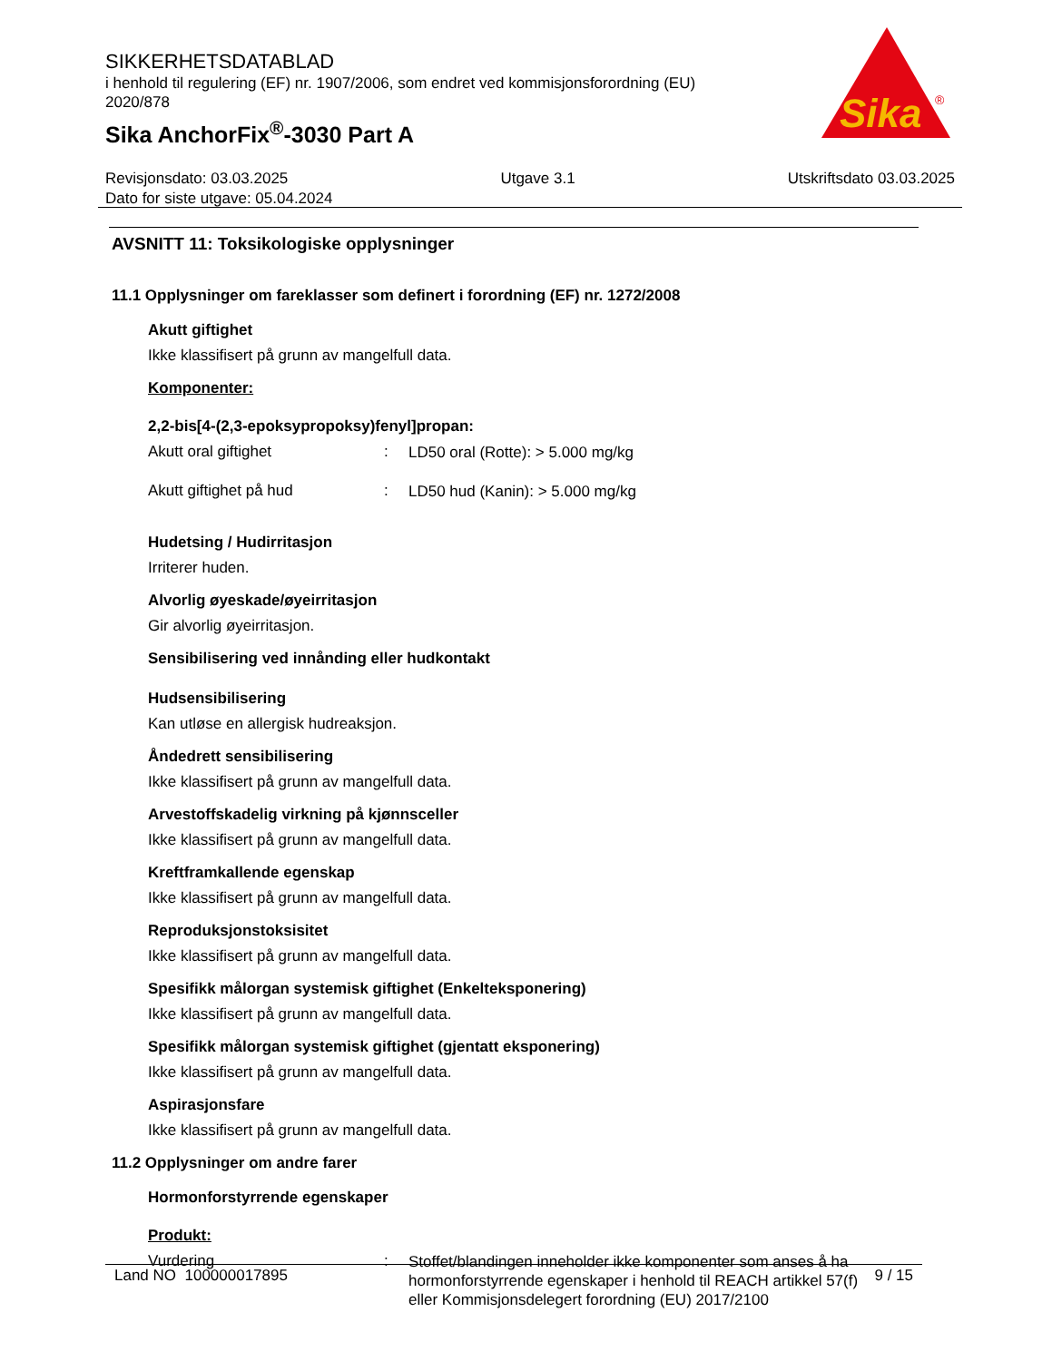SIKKERHETSDATABLAD
i henhold til regulering (EF) nr. 1907/2006, som endret ved kommisjonsforordning (EU) 2020/878
Sika AnchorFix<sup>®</sup>-3030 Part A
Sika
®
Revisjonsdato: 03.03.2025 Utgave 3.1 Utskriftsdato 03.03.2025
Dato for siste utgave: 05.04.2024
AVSNITT 11: Toksikologiske opplysninger
11.1 Opplysninger om fareklasser som definert i forordning (EF) nr. 1272/2008
Akutt giftighet
Ikke klassifisert på grunn av mangelfull data.
Komponenter:
2,2-bis[4-(2,3-epoksypropoksy)fenyl]propan:
Akutt oral giftighet: LD50 oral (Rotte): > 5.000 mg/kg
Akutt giftighet på hud: LD50 hud (Kanin): > 5.000 mg/kg
Hudetsing / Hudirritasjon
Irriterer huden.
Alvorlig øyeskade/øyeirritasjon
Gir alvorlig øyeirritasjon.
Sensibilisering ved innånding eller hudkontakt
Hudsensibilisering
Kan utløse en allergisk hudreaksjon.
Åndedrett sensibilisering
Ikke klassifisert på grunn av mangelfull data.
Arvestoffskadelig virkning på kjønnsceller
Ikke klassifisert på grunn av mangelfull data.
Kreftframkallende egenskap
Ikke klassifisert på grunn av mangelfull data.
Reproduksjonstoksisitet
Ikke klassifisert på grunn av mangelfull data.
Spesifikk målorgan systemisk giftighet (Enkelteksponering)
Ikke klassifisert på grunn av mangelfull data.
Spesifikk målorgan systemisk giftighet (gjentatt eksponering)
Ikke klassifisert på grunn av mangelfull data.
Aspirasjonsfare
Ikke klassifisert på grunn av mangelfull data.
11.2 Opplysninger om andre farer
Hormonforstyrrende egenskaper
Produkt:
Vurdering: Stoffet/blandingen inneholder ikke komponenter som anses å ha hormonforstyrrende egenskaper i henhold til REACH artikkel 57(f) eller Kommisjonsdelegert forordning (EU) 2017/2100
Land NO 100000017895 9 / 15